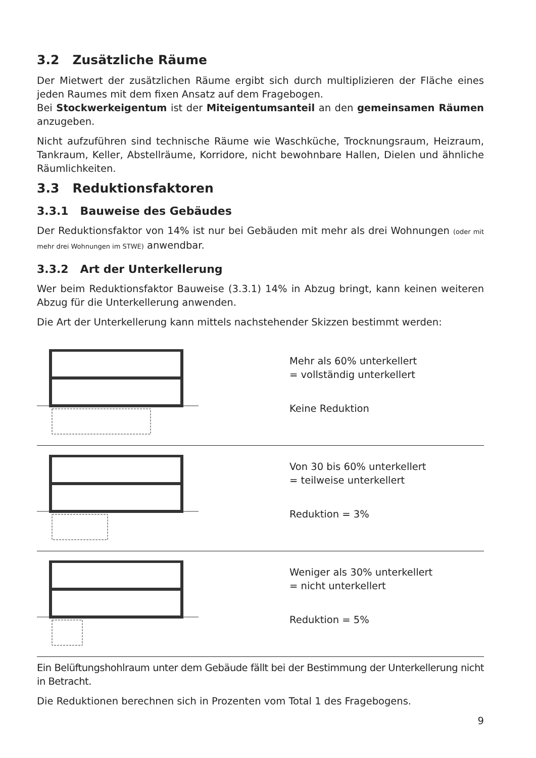3.2 Zusätzliche Räume
Der Mietwert der zusätzlichen Räume ergibt sich durch multiplizieren der Fläche eines jeden Raumes mit dem fixen Ansatz auf dem Fragebogen.
Bei Stockwerkeigentum ist der Miteigentumsanteil an den gemeinsamen Räumen anzugeben.
Nicht aufzuführen sind technische Räume wie Waschküche, Trocknungsraum, Heizraum, Tankraum, Keller, Abstellräume, Korridore, nicht bewohnbare Hallen, Dielen und ähnliche Räumlichkeiten.
3.3 Reduktionsfaktoren
3.3.1 Bauweise des Gebäudes
Der Reduktionsfaktor von 14% ist nur bei Gebäuden mit mehr als drei Wohnungen (oder mit mehr drei Wohnungen im STWE) anwendbar.
3.3.2 Art der Unterkellerung
Wer beim Reduktionsfaktor Bauweise (3.3.1) 14% in Abzug bringt, kann keinen weiteren Abzug für die Unterkellerung anwenden.
Die Art der Unterkellerung kann mittels nachstehender Skizzen bestimmt werden:
Mehr als 60% unterkellert
= vollständig unterkellert
Keine Reduktion
Von 30 bis 60% unterkellert
= teilweise unterkellert
Reduktion = 3%
Weniger als 30% unterkellert
= nicht unterkellert
Reduktion = 5%
Ein Belüftungshohlraum unter dem Gebäude fällt bei der Bestimmung der Unterkellerung nicht in Betracht.
Die Reduktionen berechnen sich in Prozenten vom Total 1 des Fragebogens.
9